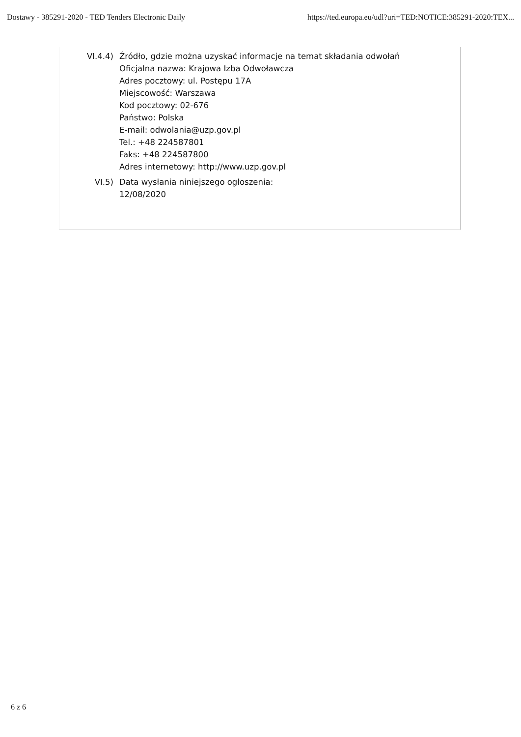Dostawy - 385291-2020 - TED Tenders Electronic Daily https://ted.europa.eu/udl?uri=TED:NOTICE:385291-2020:TEX...
VI.4.4) Źródło, gdzie można uzyskać informacje na temat składania odwołań
Oficjalna nazwa: Krajowa Izba Odwoławcza
Adres pocztowy: ul. Postępu 17A
Miejscowość: Warszawa
Kod pocztowy: 02-676
Państwo: Polska
E-mail: odwolania@uzp.gov.pl
Tel.: +48 224587801
Faks: +48 224587800
Adres internetowy: http://www.uzp.gov.pl
VI.5) Data wysłania niniejszego ogłoszenia:
12/08/2020
6 z 6